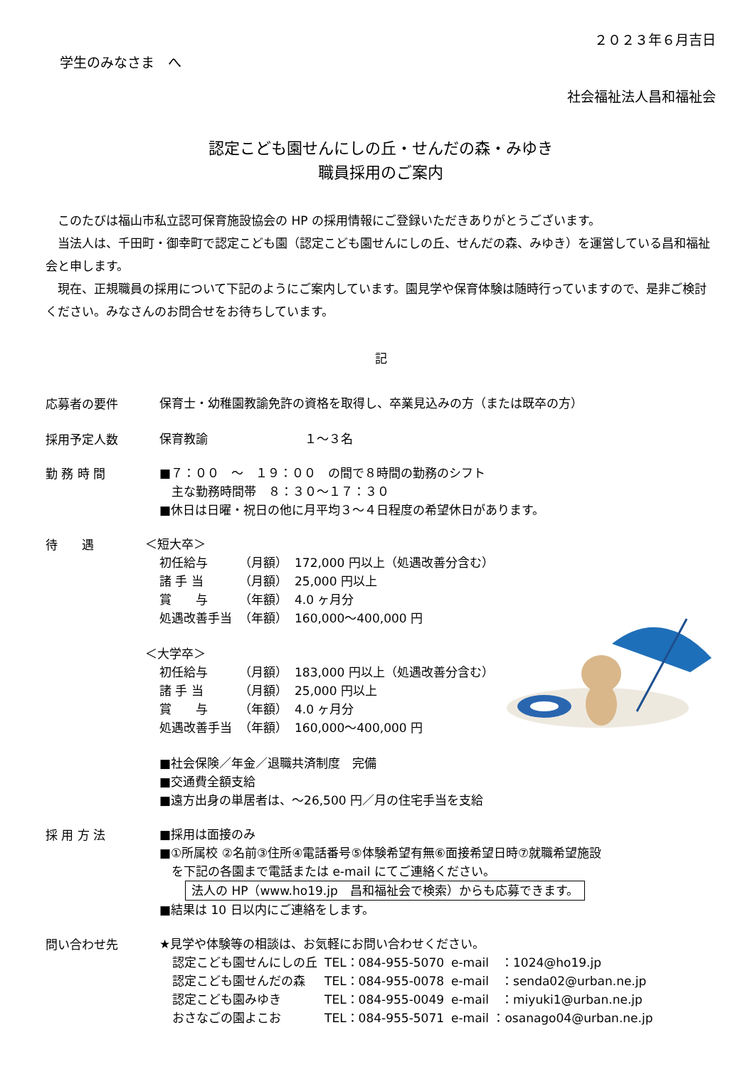２０２３年６月吉日
学生のみなさま　へ
社会福祉法人昌和福祉会
認定こども園せんにしの丘・せんだの森・みゆき
職員採用のご案内
　このたびは福山市私立認可保育施設協会の HP の採用情報にご登録いただきありがとうございます。
　当法人は、千田町・御幸町で認定こども園（認定こども園せんにしの丘、せんだの森、みゆき）を運営している昌和福祉会と申します。
　現在、正規職員の採用について下記のようにご案内しています。園見学や保育体験は随時行っていますので、是非ご検討ください。みなさんのお問合せをお待ちしています。
記
応募者の要件
保育士・幼稚園教諭免許の資格を取得し、卒業見込みの方（または既卒の方）
採用予定人数
保育教諭　　　　　　　　１～３名
勤 務 時 間
■７：００　～　１９：００　の間で８時間の勤務のシフト
　主な勤務時間帯　８：３０～１７：３０
■休日は日曜・祝日の他に月平均３～４日程度の希望休日があります。
待　　遇
＜短大卒＞
| 初任給与 | （月額） | 172,000 円以上（処遇改善分含む） |
| 諸 手 当 | （月額） | 25,000 円以上 |
| 賞 与 | （年額） | 4.0 ヶ月分 |
| 処遇改善手当 | （年額） | 160,000～400,000 円 |
＜大学卒＞
| 初任給与 | （月額） | 183,000 円以上（処遇改善分含む） |
| 諸 手 当 | （月額） | 25,000 円以上 |
| 賞 与 | （年額） | 4.0 ヶ月分 |
| 処遇改善手当 | （年額） | 160,000～400,000 円 |
■社会保険／年金／退職共済制度　完備
■交通費全額支給
■遠方出身の単居者は、～26,500 円／月の住宅手当を支給
採 用 方 法
■採用は面接のみ
■①所属校 ②名前③住所④電話番号⑤体験希望有無⑥面接希望日時⑦就職希望施設
　を下記の各園まで電話または e-mail にてご連絡ください。
法人の HP（www.ho19.jp　昌和福祉会で検索）からも応募できます。
■結果は 10 日以内にご連絡をします。
問い合わせ先
★見学や体験等の相談は、お気軽にお問い合わせください。
| 認定こども園せんにしの丘 | TEL：084-955-5070 | e-mail ：1024@ho19.jp |
| 認定こども園せんだの森 | TEL：084-955-0078 | e-mail ：senda02@urban.ne.jp |
| 認定こども園みゆき | TEL：084-955-0049 | e-mail ：miyuki1@urban.ne.jp |
| おさなごの園よこお | TEL：084-955-5071 | e-mail ：osanago04@urban.ne.jp |